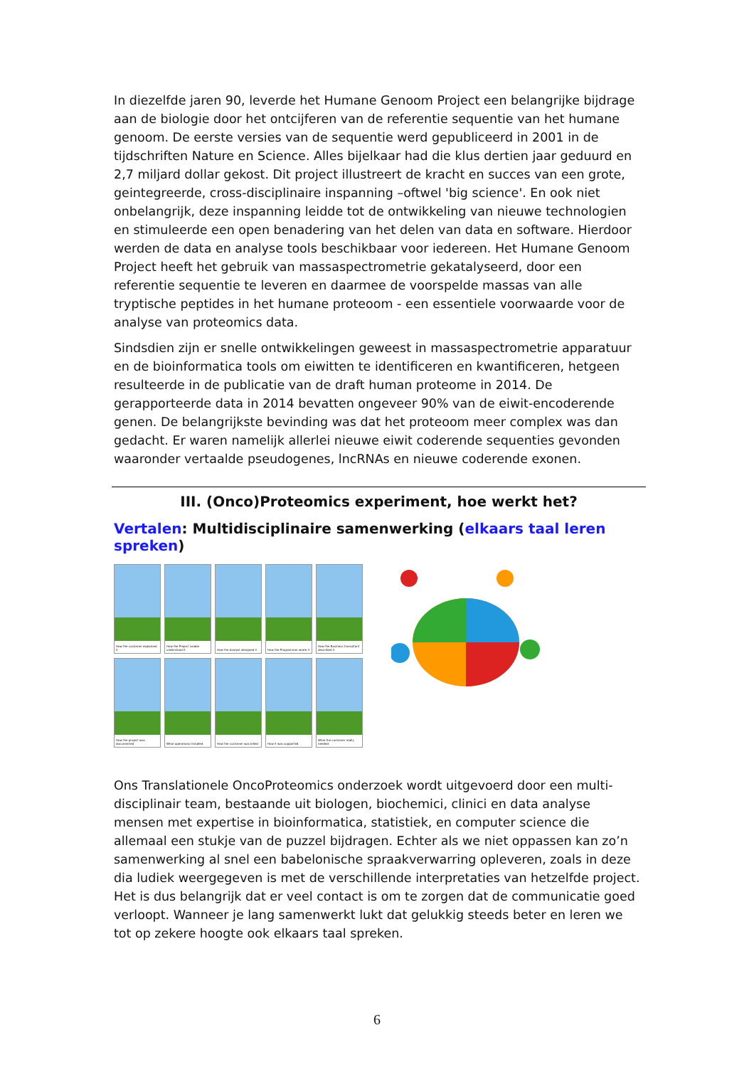In diezelfde jaren 90, leverde het Humane Genoom Project een belangrijke bijdrage aan de biologie door het ontcijferen van de referentie sequentie van het humane genoom. De eerste versies van de sequentie werd gepubliceerd in 2001 in de tijdschriften Nature en Science. Alles bijelkaar had die klus dertien jaar geduurd en 2,7 miljard dollar gekost. Dit project illustreert de kracht en succes van een grote, geintegreerde, cross-disciplinaire inspanning –oftwel 'big science'. En ook niet onbelangrijk, deze inspanning leidde tot de ontwikkeling van nieuwe technologien en stimuleerde een open benadering van het delen van data en software. Hierdoor werden de data en analyse tools beschikbaar voor iedereen. Het Humane Genoom Project heeft het gebruik van massaspectrometrie gekatalyseerd, door een referentie sequentie te leveren en daarmee de voorspelde massas van alle tryptische peptides in het humane proteoom - een essentiele voorwaarde voor de analyse van proteomics data.
Sindsdien zijn er snelle ontwikkelingen geweest in massaspectrometrie apparatuur en de bioinformatica tools om eiwitten te identificeren en kwantificeren, hetgeen resulteerde in de publicatie van de draft human proteome in 2014. De gerapporteerde data in 2014 bevatten ongeveer 90% van de eiwit-encoderende genen. De belangrijkste bevinding was dat het proteoom meer complex was dan gedacht. Er waren namelijk allerlei nieuwe eiwit coderende sequenties gevonden waaronder vertaalde pseudogenes, lncRNAs en nieuwe coderende exonen.
III. (Onco)Proteomics experiment, hoe werkt het?
Vertalen: Multidisciplinaire samenwerking (elkaars taal leren spreken)
How the customer explained it
How the Project Leader understood it
How the Analyst designed it
How the Programmer wrote it
How the Business Consultant described it
How the project was documented
What operations installed
How the customer was billed
How it was supported
What the customer really needed
Ons Translationele OncoProteomics onderzoek wordt uitgevoerd door een multi-disciplinair team, bestaande uit biologen, biochemici, clinici en data analyse mensen met expertise in bioinformatica, statistiek, en computer science die allemaal een stukje van de puzzel bijdragen. Echter als we niet oppassen kan zo’n samenwerking al snel een babelonische spraakverwarring opleveren, zoals in deze dia ludiek weergegeven is met de verschillende interpretaties van hetzelfde project. Het is dus belangrijk dat er veel contact is om te zorgen dat de communicatie goed verloopt. Wanneer je lang samenwerkt lukt dat gelukkig steeds beter en leren we tot op zekere hoogte ook elkaars taal spreken.
6